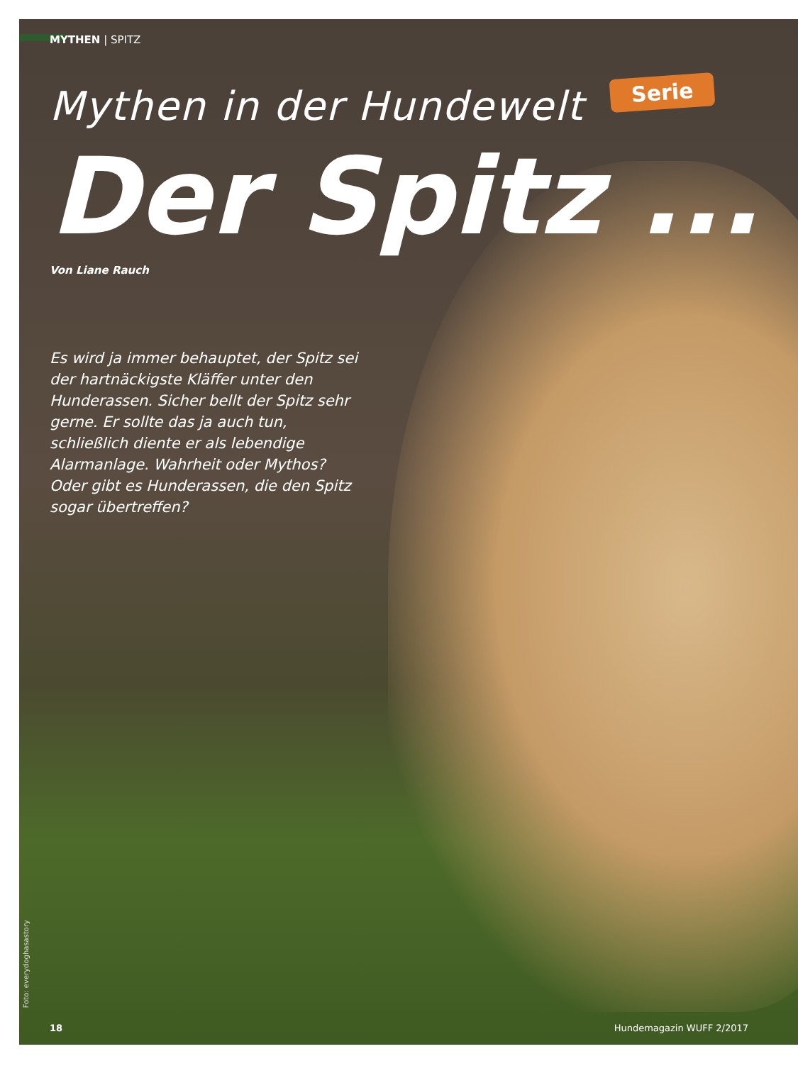MYTHEN | SPITZ
Mythen in der Hundewelt
Serie
Der Spitz ...
Von Liane Rauch
Es wird ja immer behauptet, der Spitz sei der hartnäckigste Kläffer unter den Hunderassen. Sicher bellt der Spitz sehr gerne. Er sollte das ja auch tun, schließlich diente er als lebendige Alarmanlage. Wahrheit oder Mythos? Oder gibt es Hunderassen, die den Spitz sogar übertreffen?
Foto: everydoghasastory
18 Hundemagazin WUFF 2/2017